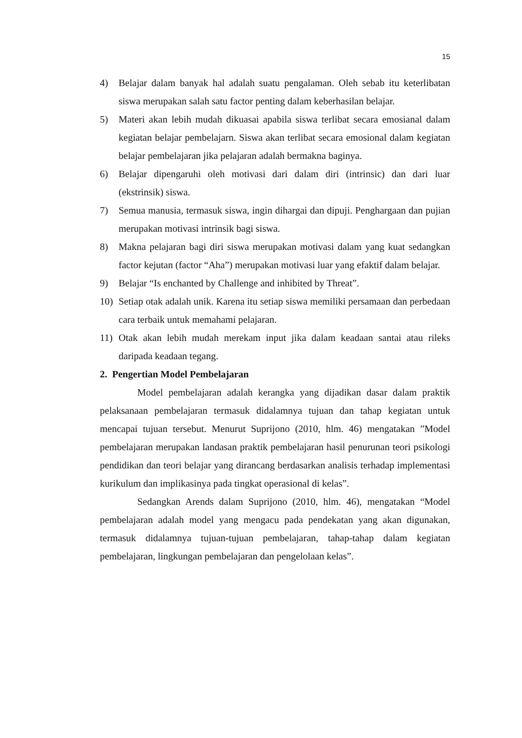15
4) Belajar dalam banyak hal adalah suatu pengalaman. Oleh sebab itu keterlibatan siswa merupakan salah satu factor penting dalam keberhasilan belajar.
5) Materi akan lebih mudah dikuasai apabila siswa terlibat secara emosianal dalam kegiatan belajar pembelajarn. Siswa akan terlibat secara emosional dalam kegiatan belajar pembelajaran jika pelajaran adalah bermakna baginya.
6) Belajar dipengaruhi oleh motivasi dari dalam diri (intrinsic) dan dari luar (ekstrinsik) siswa.
7) Semua manusia, termasuk siswa, ingin dihargai dan dipuji. Penghargaan dan pujian merupakan motivasi intrinsik bagi siswa.
8) Makna pelajaran bagi diri siswa merupakan motivasi dalam yang kuat sedangkan factor kejutan (factor “Aha”) merupakan motivasi luar yang efaktif dalam belajar.
9) Belajar “Is enchanted by Challenge and inhibited by Threat”.
10) Setiap otak adalah unik. Karena itu setiap siswa memiliki persamaan dan perbedaan cara terbaik untuk memahami pelajaran.
11) Otak akan lebih mudah merekam input jika dalam keadaan santai atau rileks daripada keadaan tegang.
2. Pengertian Model Pembelajaran
Model pembelajaran adalah kerangka yang dijadikan dasar dalam praktik pelaksanaan pembelajaran termasuk didalamnya tujuan dan tahap kegiatan untuk mencapai tujuan tersebut. Menurut Suprijono (2010, hlm. 46) mengatakan ”Model pembelajaran merupakan landasan praktik pembelajaran hasil penurunan teori psikologi pendidikan dan teori belajar yang dirancang berdasarkan analisis terhadap implementasi kurikulum dan implikasinya pada tingkat operasional di kelas”.
Sedangkan Arends dalam Suprijono (2010, hlm. 46), mengatakan “Model pembelajaran adalah model yang mengacu pada pendekatan yang akan digunakan, termasuk didalamnya tujuan-tujuan pembelajaran, tahap-tahap dalam kegiatan pembelajaran, lingkungan pembelajaran dan pengelolaan kelas”.